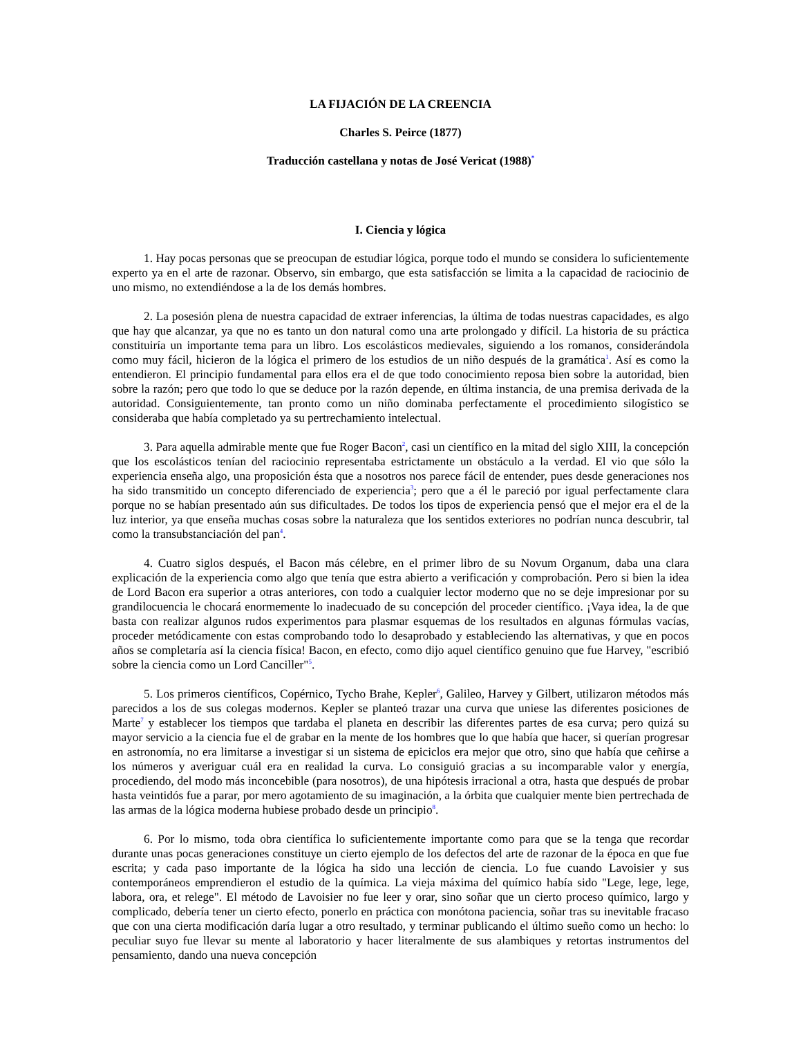LA FIJACIÓN DE LA CREENCIA
Charles S. Peirce (1877)
Traducción castellana y notas de José Vericat (1988)<sup>*</sup>
I. Ciencia y lógica
1. Hay pocas personas que se preocupan de estudiar lógica, porque todo el mundo se considera lo suficientemente experto ya en el arte de razonar. Observo, sin embargo, que esta satisfacción se limita a la capacidad de raciocinio de uno mismo, no extendiéndose a la de los demás hombres.
2. La posesión plena de nuestra capacidad de extraer inferencias, la última de todas nuestras capacidades, es algo que hay que alcanzar, ya que no es tanto un don natural como una arte prolongado y difícil. La historia de su práctica constituiría un importante tema para un libro. Los escolásticos medievales, siguiendo a los romanos, considerándola como muy fácil, hicieron de la lógica el primero de los estudios de un niño después de la gramática<sup>1</sup>. Así es como la entendieron. El principio fundamental para ellos era el de que todo conocimiento reposa bien sobre la autoridad, bien sobre la razón; pero que todo lo que se deduce por la razón depende, en última instancia, de una premisa derivada de la autoridad. Consiguientemente, tan pronto como un niño dominaba perfectamente el procedimiento silogístico se consideraba que había completado ya su pertrechamiento intelectual.
3. Para aquella admirable mente que fue Roger Bacon<sup>2</sup>, casi un científico en la mitad del siglo XIII, la concepción que los escolásticos tenían del raciocinio representaba estrictamente un obstáculo a la verdad. El vio que sólo la experiencia enseña algo, una proposición ésta que a nosotros nos parece fácil de entender, pues desde generaciones nos ha sido transmitido un concepto diferenciado de experiencia<sup>3</sup>; pero que a él le pareció por igual perfectamente clara porque no se habían presentado aún sus dificultades. De todos los tipos de experiencia pensó que el mejor era el de la luz interior, ya que enseña muchas cosas sobre la naturaleza que los sentidos exteriores no podrían nunca descubrir, tal como la transubstanciación del pan<sup>4</sup>.
4. Cuatro siglos después, el Bacon más célebre, en el primer libro de su Novum Organum, daba una clara explicación de la experiencia como algo que tenía que estra abierto a verificación y comprobación. Pero si bien la idea de Lord Bacon era superior a otras anteriores, con todo a cualquier lector moderno que no se deje impresionar por su grandilocuencia le chocará enormemente lo inadecuado de su concepción del proceder científico. ¡Vaya idea, la de que basta con realizar algunos rudos experimentos para plasmar esquemas de los resultados en algunas fórmulas vacías, proceder metódicamente con estas comprobando todo lo desaprobado y estableciendo las alternativas, y que en pocos años se completaría así la ciencia física! Bacon, en efecto, como dijo aquel científico genuino que fue Harvey, "escribió sobre la ciencia como un Lord Canciller"<sup>5</sup>.
5. Los primeros científicos, Copérnico, Tycho Brahe, Kepler<sup>6</sup>, Galileo, Harvey y Gilbert, utilizaron métodos más parecidos a los de sus colegas modernos. Kepler se planteó trazar una curva que uniese las diferentes posiciones de Marte<sup>7</sup> y establecer los tiempos que tardaba el planeta en describir las diferentes partes de esa curva; pero quizá su mayor servicio a la ciencia fue el de grabar en la mente de los hombres que lo que había que hacer, si querían progresar en astronomía, no era limitarse a investigar si un sistema de epiciclos era mejor que otro, sino que había que ceñirse a los números y averiguar cuál era en realidad la curva. Lo consiguió gracias a su incomparable valor y energía, procediendo, del modo más inconcebible (para nosotros), de una hipótesis irracional a otra, hasta que después de probar hasta veintidós fue a parar, por mero agotamiento de su imaginación, a la órbita que cualquier mente bien pertrechada de las armas de la lógica moderna hubiese probado desde un principio<sup>8</sup>.
6. Por lo mismo, toda obra científica lo suficientemente importante como para que se la tenga que recordar durante unas pocas generaciones constituye un cierto ejemplo de los defectos del arte de razonar de la época en que fue escrita; y cada paso importante de la lógica ha sido una lección de ciencia. Lo fue cuando Lavoisier y sus contemporáneos emprendieron el estudio de la química. La vieja máxima del químico había sido "Lege, lege, lege, labora, ora, et relege". El método de Lavoisier no fue leer y orar, sino soñar que un cierto proceso químico, largo y complicado, debería tener un cierto efecto, ponerlo en práctica con monótona paciencia, soñar tras su inevitable fracaso que con una cierta modificación daría lugar a otro resultado, y terminar publicando el último sueño como un hecho: lo peculiar suyo fue llevar su mente al laboratorio y hacer literalmente de sus alambiques y retortas instrumentos del pensamiento, dando una nueva concepción